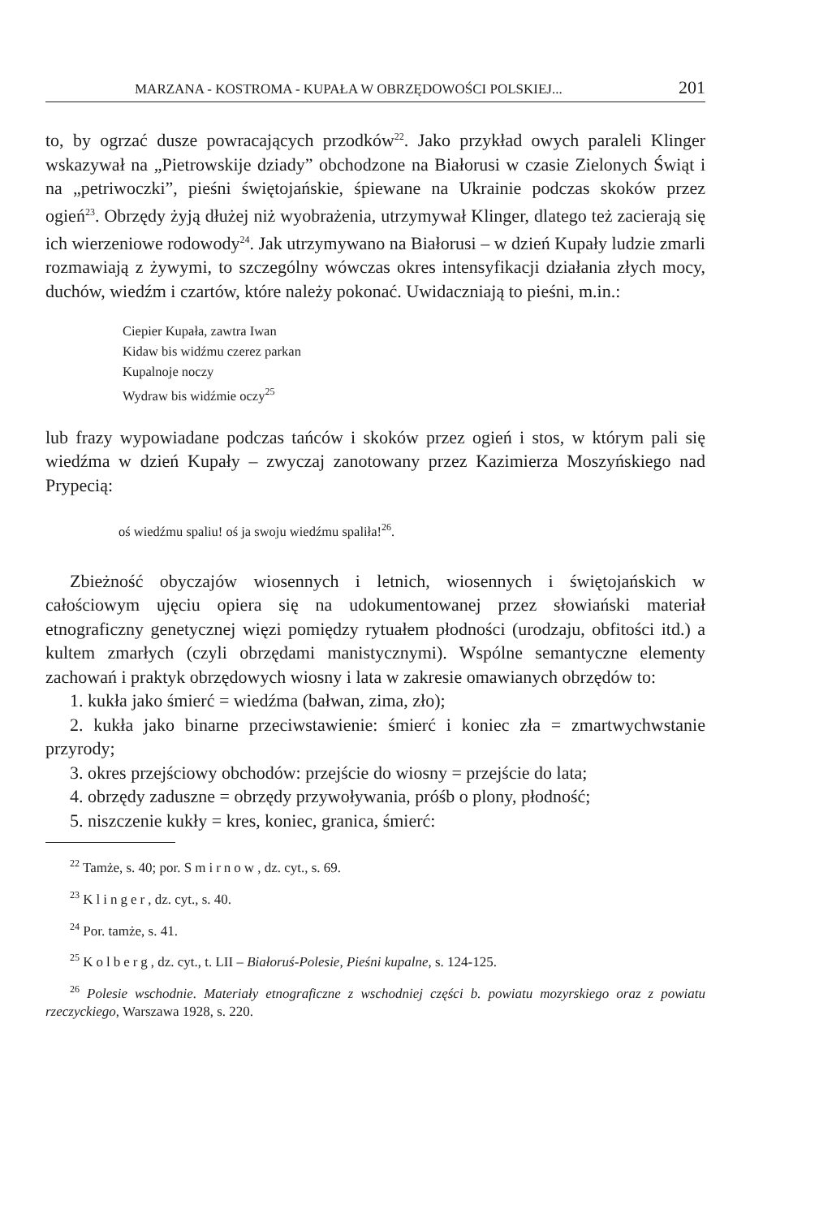MARZANA - KOSTROMA - KUPAŁA W OBRZĘDOWOŚCI POLSKIEJ... 201
to, by ogrzać dusze powracających przodków<sup>22</sup>. Jako przykład owych paraleli Klinger wskazywał na „Pietrowskije dziady” obchodzone na Białorusi w czasie Zielonych Świąt i na „petriwoczki”, pieśni świętojańskie, śpiewane na Ukrainie podczas skoków przez ogień<sup>23</sup>. Obrzędy żyją dłużej niż wyobrażenia, utrzymywał Klinger, dlatego też zacierają się ich wierzeniowe rodowody<sup>24</sup>. Jak utrzymywano na Białorusi – w dzień Kupały ludzie zmarli rozmawiają z żywymi, to szczególny wówczas okres intensyfikacji działania złych mocy, duchów, wiedźm i czartów, które należy pokonać. Uwidaczniają to pieśni, m.in.:
Ciepier Kupała, zawtra Iwan
Kidaw bis widźmu czerez parkan
Kupalnoje noczy
Wydraw bis widźmie oczy<sup>25</sup>
lub frazy wypowiadane podczas tańców i skoków przez ogień i stos, w którym pali się wiedźma w dzień Kupały – zwyczaj zanotowany przez Kazimierza Moszyńskiego nad Prypecią:
oś wiedźmu spaliu! oś ja swoju wiedźmu spaliła!<sup>26</sup>.
Zbieżność obyczajów wiosennych i letnich, wiosennych i świętojańskich w całościowym ujęciu opiera się na udokumentowanej przez słowiański materiał etnograficzny genetycznej więzi pomiędzy rytuałem płodności (urodzaju, obfitości itd.) a kultem zmarłych (czyli obrzędami manistycznymi). Wspólne semantyczne elementy zachowań i praktyk obrzędowych wiosny i lata w zakresie omawianych obrzędów to:
1. kukła jako śmierć = wiedźma (bałwan, zima, zło);
2. kukła jako binarne przeciwstawienie: śmierć i koniec zła = zmartwychwstanie przyrody;
3. okres przejściowy obchodów: przejście do wiosny = przejście do lata;
4. obrzędy zaduszne = obrzędy przywoływania, próśb o plony, płodność;
5. niszczenie kukły = kres, koniec, granica, śmierć:
<sup>22</sup> Tamże, s. 40; por. Smirnow, dz. cyt., s. 69.
<sup>23</sup> Klinger, dz. cyt., s. 40.
<sup>24</sup> Por. tamże, s. 41.
<sup>25</sup> Kolberg, dz. cyt., t. LII – Białoruś-Polesie, Pieśni kupalne, s. 124-125.
<sup>26</sup> Polesie wschodnie. Materiały etnograficzne z wschodniej części b. powiatu mozyrskiego oraz z powiatu rzeczyckiego, Warszawa 1928, s. 220.